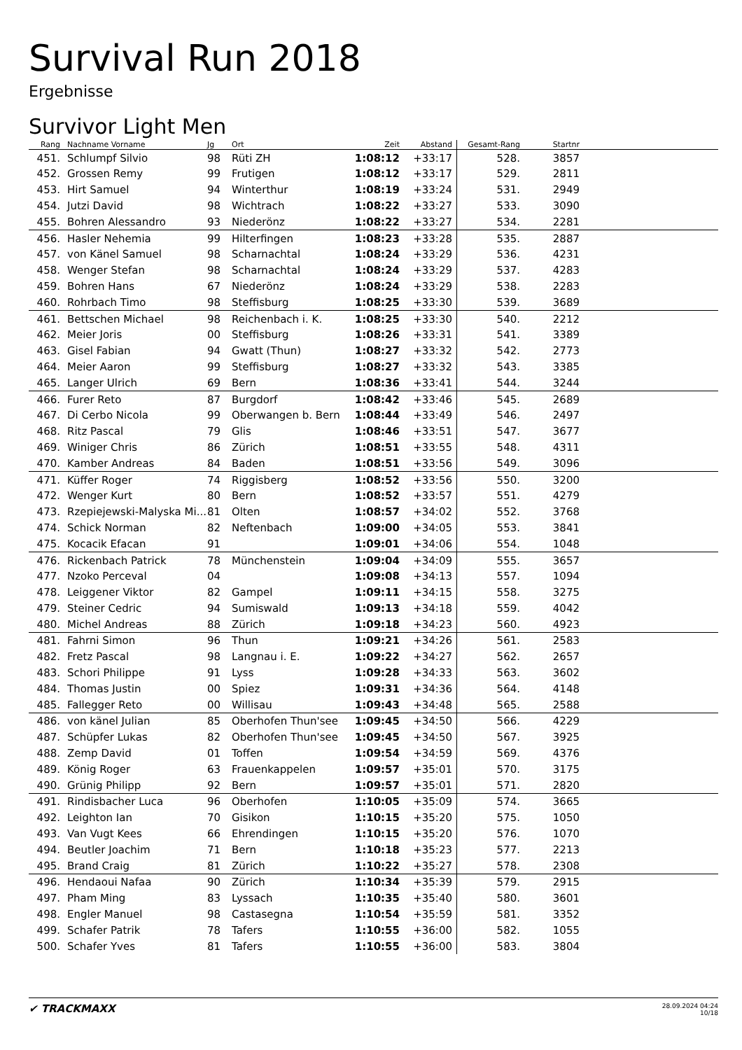Survival Run 2018
Ergebnisse
Survivor Light Men
| Rang | Nachname Vorname | Jg | Ort | Zeit | Abstand | Gesamt-Rang | Startnr | |
| --- | --- | --- | --- | --- | --- | --- | --- | --- |
| 451. | Schlumpf Silvio | 98 | Rüti ZH | 1:08:12 | +33:17 | 528. | 3857 | |
| 452. | Grossen Remy | 99 | Frutigen | 1:08:12 | +33:17 | 529. | 2811 | |
| 453. | Hirt Samuel | 94 | Winterthur | 1:08:19 | +33:24 | 531. | 2949 | |
| 454. | Jutzi David | 98 | Wichtrach | 1:08:22 | +33:27 | 533. | 3090 | |
| 455. | Bohren Alessandro | 93 | Niederönz | 1:08:22 | +33:27 | 534. | 2281 | |
| 456. | Hasler Nehemia | 99 | Hilterfingen | 1:08:23 | +33:28 | 535. | 2887 | |
| 457. | von Känel Samuel | 98 | Scharnachtal | 1:08:24 | +33:29 | 536. | 4231 | |
| 458. | Wenger Stefan | 98 | Scharnachtal | 1:08:24 | +33:29 | 537. | 4283 | |
| 459. | Bohren Hans | 67 | Niederönz | 1:08:24 | +33:29 | 538. | 2283 | |
| 460. | Rohrbach Timo | 98 | Steffisburg | 1:08:25 | +33:30 | 539. | 3689 | |
| 461. | Bettschen Michael | 98 | Reichenbach i. K. | 1:08:25 | +33:30 | 540. | 2212 | |
| 462. | Meier Joris | 00 | Steffisburg | 1:08:26 | +33:31 | 541. | 3389 | |
| 463. | Gisel Fabian | 94 | Gwatt (Thun) | 1:08:27 | +33:32 | 542. | 2773 | |
| 464. | Meier Aaron | 99 | Steffisburg | 1:08:27 | +33:32 | 543. | 3385 | |
| 465. | Langer Ulrich | 69 | Bern | 1:08:36 | +33:41 | 544. | 3244 | |
| 466. | Furer Reto | 87 | Burgdorf | 1:08:42 | +33:46 | 545. | 2689 | |
| 467. | Di Cerbo Nicola | 99 | Oberwangen b. Bern | 1:08:44 | +33:49 | 546. | 2497 | |
| 468. | Ritz Pascal | 79 | Glis | 1:08:46 | +33:51 | 547. | 3677 | |
| 469. | Winiger Chris | 86 | Zürich | 1:08:51 | +33:55 | 548. | 4311 | |
| 470. | Kamber Andreas | 84 | Baden | 1:08:51 | +33:56 | 549. | 3096 | |
| 471. | Küffer Roger | 74 | Riggisberg | 1:08:52 | +33:56 | 550. | 3200 | |
| 472. | Wenger Kurt | 80 | Bern | 1:08:52 | +33:57 | 551. | 4279 | |
| 473. | Rzepiejewski-Malyska Mi... | 81 | Olten | 1:08:57 | +34:02 | 552. | 3768 | |
| 474. | Schick Norman | 82 | Neftenbach | 1:09:00 | +34:05 | 553. | 3841 | |
| 475. | Kocacik Efacan | 91 | | 1:09:01 | +34:06 | 554. | 1048 | |
| 476. | Rickenbach Patrick | 78 | Münchenstein | 1:09:04 | +34:09 | 555. | 3657 | |
| 477. | Nzoko Perceval | 04 | | 1:09:08 | +34:13 | 557. | 1094 | |
| 478. | Leiggener Viktor | 82 | Gampel | 1:09:11 | +34:15 | 558. | 3275 | |
| 479. | Steiner Cedric | 94 | Sumiswald | 1:09:13 | +34:18 | 559. | 4042 | |
| 480. | Michel Andreas | 88 | Zürich | 1:09:18 | +34:23 | 560. | 4923 | |
| 481. | Fahrni Simon | 96 | Thun | 1:09:21 | +34:26 | 561. | 2583 | |
| 482. | Fretz Pascal | 98 | Langnau i. E. | 1:09:22 | +34:27 | 562. | 2657 | |
| 483. | Schori Philippe | 91 | Lyss | 1:09:28 | +34:33 | 563. | 3602 | |
| 484. | Thomas Justin | 00 | Spiez | 1:09:31 | +34:36 | 564. | 4148 | |
| 485. | Fallegger Reto | 00 | Willisau | 1:09:43 | +34:48 | 565. | 2588 | |
| 486. | von känel Julian | 85 | Oberhofen Thun'see | 1:09:45 | +34:50 | 566. | 4229 | |
| 487. | Schüpfer Lukas | 82 | Oberhofen Thun'see | 1:09:45 | +34:50 | 567. | 3925 | |
| 488. | Zemp David | 01 | Toffen | 1:09:54 | +34:59 | 569. | 4376 | |
| 489. | König Roger | 63 | Frauenkappelen | 1:09:57 | +35:01 | 570. | 3175 | |
| 490. | Grünig Philipp | 92 | Bern | 1:09:57 | +35:01 | 571. | 2820 | |
| 491. | Rindisbacher Luca | 96 | Oberhofen | 1:10:05 | +35:09 | 574. | 3665 | |
| 492. | Leighton Ian | 70 | Gisikon | 1:10:15 | +35:20 | 575. | 1050 | |
| 493. | Van Vugt Kees | 66 | Ehrendingen | 1:10:15 | +35:20 | 576. | 1070 | |
| 494. | Beutler Joachim | 71 | Bern | 1:10:18 | +35:23 | 577. | 2213 | |
| 495. | Brand Craig | 81 | Zürich | 1:10:22 | +35:27 | 578. | 2308 | |
| 496. | Hendaoui Nafaa | 90 | Zürich | 1:10:34 | +35:39 | 579. | 2915 | |
| 497. | Pham Ming | 83 | Lyssach | 1:10:35 | +35:40 | 580. | 3601 | |
| 498. | Engler Manuel | 98 | Castasegna | 1:10:54 | +35:59 | 581. | 3352 | |
| 499. | Schafer Patrik | 78 | Tafers | 1:10:55 | +36:00 | 582. | 1055 | |
| 500. | Schafer Yves | 81 | Tafers | 1:10:55 | +36:00 | 583. | 3804 | |
✔ TRACKMAXX
28.09.2024 04:24
10/18